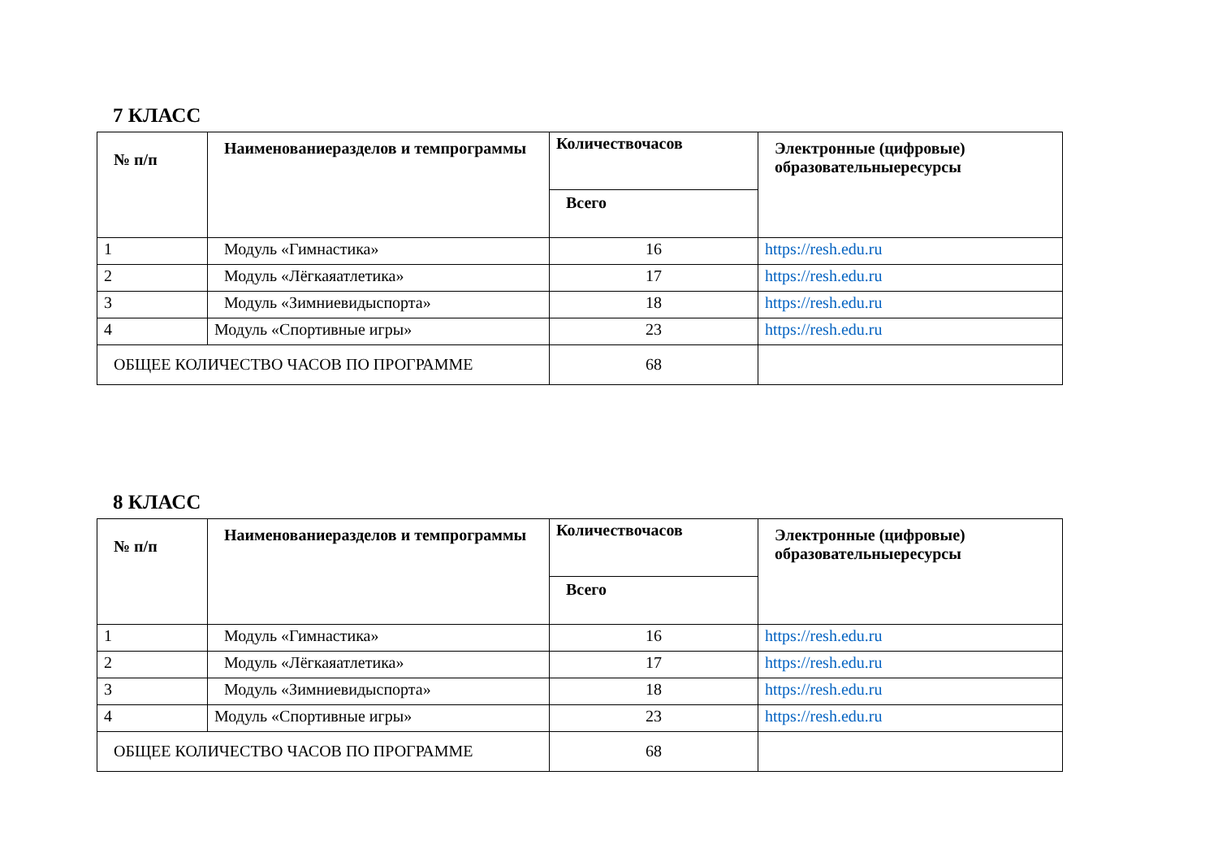7 КЛАСС
| № п/п | Наименованиеразделов и темпрограммы | Количествочасов | Электронные (цифровые) образовательныересурсы |
| --- | --- | --- | --- |
| | | Всего | |
| 1 | Модуль «Гимнастика» | 16 | https://resh.edu.ru |
| 2 | Модуль «Лёгкаяатлетика» | 17 | https://resh.edu.ru |
| 3 | Модуль «Зимниевидыспорта» | 18 | https://resh.edu.ru |
| 4 | Модуль «Спортивные игры» | 23 | https://resh.edu.ru |
| ОБЩЕЕ КОЛИЧЕСТВО ЧАСОВ ПО ПРОГРАММЕ | | 68 | |
8 КЛАСС
| № п/п | Наименованиеразделов и темпрограммы | Количествочасов | Электронные (цифровые) образовательныересурсы |
| --- | --- | --- | --- |
| | | Всего | |
| 1 | Модуль «Гимнастика» | 16 | https://resh.edu.ru |
| 2 | Модуль «Лёгкаяатлетика» | 17 | https://resh.edu.ru |
| 3 | Модуль «Зимниевидыспорта» | 18 | https://resh.edu.ru |
| 4 | Модуль «Спортивные игры» | 23 | https://resh.edu.ru |
| ОБЩЕЕ КОЛИЧЕСТВО ЧАСОВ ПО ПРОГРАММЕ | | 68 | |